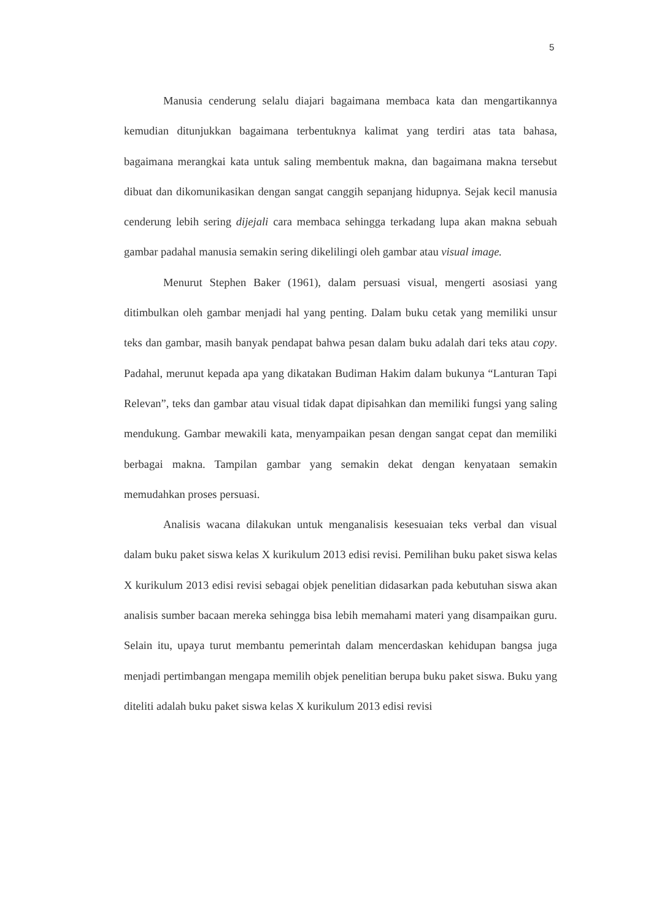5
Manusia cenderung selalu diajari bagaimana membaca kata dan mengartikannya kemudian ditunjukkan bagaimana terbentuknya kalimat yang terdiri atas tata bahasa, bagaimana merangkai kata untuk saling membentuk makna, dan bagaimana makna tersebut dibuat dan dikomunikasikan dengan sangat canggih sepanjang hidupnya. Sejak kecil manusia cenderung lebih sering dijejali cara membaca sehingga terkadang lupa akan makna sebuah gambar padahal manusia semakin sering dikelilingi oleh gambar atau visual image.
Menurut Stephen Baker (1961), dalam persuasi visual, mengerti asosiasi yang ditimbulkan oleh gambar menjadi hal yang penting. Dalam buku cetak yang memiliki unsur teks dan gambar, masih banyak pendapat bahwa pesan dalam buku adalah dari teks atau copy. Padahal, merunut kepada apa yang dikatakan Budiman Hakim dalam bukunya “Lanturan Tapi Relevan”, teks dan gambar atau visual tidak dapat dipisahkan dan memiliki fungsi yang saling mendukung. Gambar mewakili kata, menyampaikan pesan dengan sangat cepat dan memiliki berbagai makna. Tampilan gambar yang semakin dekat dengan kenyataan semakin memudahkan proses persuasi.
Analisis wacana dilakukan untuk menganalisis kesesuaian teks verbal dan visual dalam buku paket siswa kelas X kurikulum 2013 edisi revisi. Pemilihan buku paket siswa kelas X kurikulum 2013 edisi revisi sebagai objek penelitian didasarkan pada kebutuhan siswa akan analisis sumber bacaan mereka sehingga bisa lebih memahami materi yang disampaikan guru. Selain itu, upaya turut membantu pemerintah dalam mencerdaskan kehidupan bangsa juga menjadi pertimbangan mengapa memilih objek penelitian berupa buku paket siswa. Buku yang diteliti adalah buku paket siswa kelas X kurikulum 2013 edisi revisi